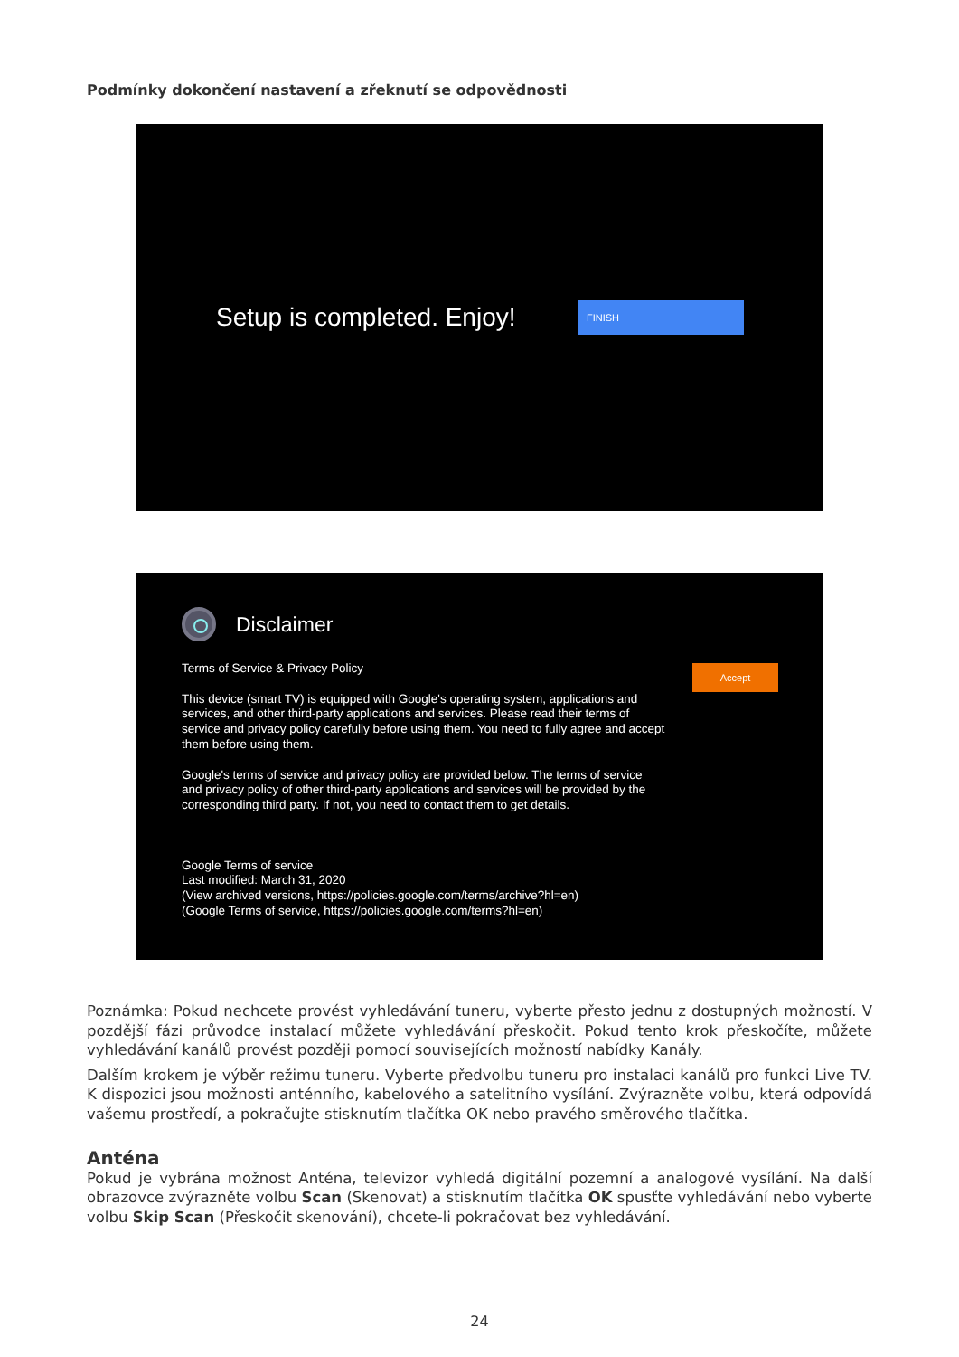Podmínky dokončení nastavení a zřeknutí se odpovědnosti
Setup is completed. Enjoy!
FINISH
Disclaimer
Terms of Service & Privacy Policy
This device (smart TV) is equipped with Google's operating system, applications and services, and other third-party applications and services. Please read their terms of service and privacy policy carefully before using them. You need to fully agree and accept them before using them.
Google's terms of service and privacy policy are provided below. The terms of service and privacy policy of other third-party applications and services will be provided by the corresponding third party. If not, you need to contact them to get details.
Google Terms of service
Last modified: March 31, 2020
(View archived versions, https://policies.google.com/terms/archive?hl=en)
(Google Terms of service, https://policies.google.com/terms?hl=en)
Accept
Poznámka: Pokud nechcete provést vyhledávání tuneru, vyberte přesto jednu z dostupných možností. V pozdější fázi průvodce instalací můžete vyhledávání přeskočit. Pokud tento krok přeskočíte, můžete vyhledávání kanálů provést později pomocí souvisejících možností nabídky Kanály.
Dalším krokem je výběr režimu tuneru. Vyberte předvolbu tuneru pro instalaci kanálů pro funkci Live TV. K dispozici jsou možnosti anténního, kabelového a satelitního vysílání. Zvýrazněte volbu, která odpovídá vašemu prostředí, a pokračujte stisknutím tlačítka OK nebo pravého směrového tlačítka.
Anténa
Pokud je vybrána možnost Anténa, televizor vyhledá digitální pozemní a analogové vysílání. Na další obrazovce zvýrazněte volbu Scan (Skenovat) a stisknutím tlačítka OK spusťte vyhledávání nebo vyberte volbu Skip Scan (Přeskočit skenování), chcete-li pokračovat bez vyhledávání.
24